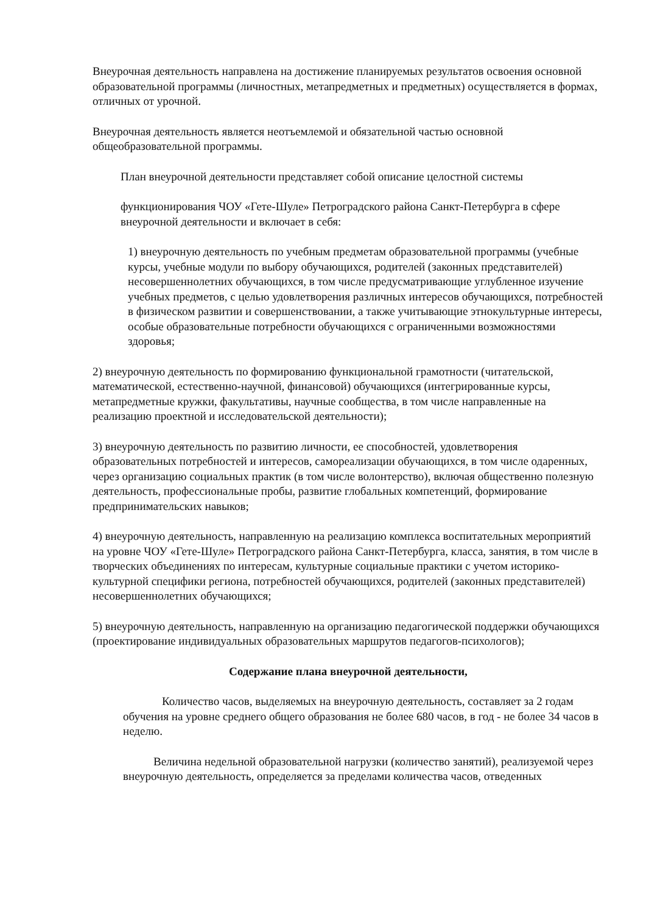Внеурочная деятельность направлена на достижение планируемых результатов освоения основной образовательной программы (личностных, метапредметных и предметных) осуществляется в формах, отличных от урочной.
Внеурочная деятельность является неотъемлемой и обязательной частью основной общеобразовательной программы.
План внеурочной деятельности представляет собой описание целостной системы
функционирования ЧОУ «Гете-Шуле» Петроградского района Санкт-Петербурга в сфере внеурочной деятельности и включает в себя:
1) внеурочную деятельность по учебным предметам образовательной программы (учебные курсы, учебные модули по выбору обучающихся, родителей (законных представителей) несовершеннолетних обучающихся, в том числе предусматривающие углубленное изучение учебных предметов, с целью удовлетворения различных интересов обучающихся, потребностей в физическом развитии и совершенствовании, а также учитывающие этнокультурные интересы, особые образовательные потребности обучающихся с ограниченными возможностями здоровья;
2) внеурочную деятельность по формированию функциональной грамотности (читательской, математической, естественно-научной, финансовой) обучающихся (интегрированные курсы, метапредметные кружки, факультативы, научные сообщества, в том числе направленные на реализацию проектной и исследовательской деятельности);
3) внеурочную деятельность по развитию личности, ее способностей, удовлетворения образовательных потребностей и интересов, самореализации обучающихся, в том числе одаренных, через организацию социальных практик (в том числе волонтерство), включая общественно полезную деятельность, профессиональные пробы, развитие глобальных компетенций, формирование предпринимательских навыков;
4) внеурочную деятельность, направленную на реализацию комплекса воспитательных мероприятий на уровне ЧОУ «Гете-Шуле» Петроградского района Санкт-Петербурга, класса, занятия, в том числе в творческих объединениях по интересам, культурные социальные практики с учетом историко-культурной специфики региона, потребностей обучающихся, родителей (законных представителей) несовершеннолетних обучающихся;
5) внеурочную деятельность, направленную на организацию педагогической поддержки обучающихся (проектирование индивидуальных образовательных маршрутов педагогов-психологов);
Содержание плана внеурочной деятельности,
Количество часов, выделяемых на внеурочную деятельность, составляет за 2 годам обучения на уровне среднего общего образования не более 680 часов, в год - не более 34 часов в неделю.
Величина недельной образовательной нагрузки (количество занятий), реализуемой через внеурочную деятельность, определяется за пределами количества часов, отведенных